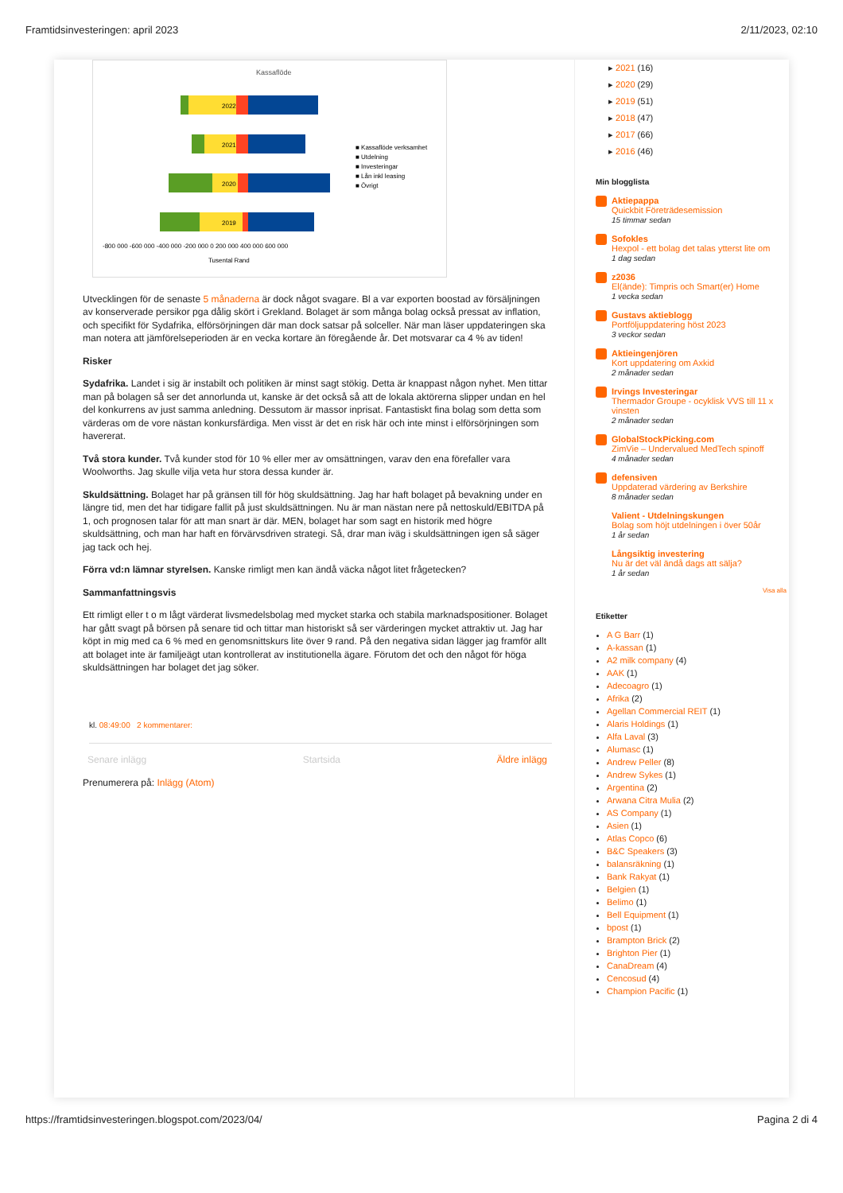Framtidsinvesteringen: april 2023 2/11/2023, 02:10
Kassaflöde
2022
2021
2020
2019
■ Kassaflöde verksamhet
■ Utdelning
■ Investeringar
■ Lån inkl leasing
■ Övrigt
-800 000 -600 000 -400 000 -200 000 0 200 000 400 000 600 000
Tusental Rand
Utvecklingen för de senaste 5 månaderna är dock något svagare. Bl a var exporten boostad av försäljningen av konserverade persikor pga dålig skört i Grekland. Bolaget är som många bolag också pressat av inflation, och specifikt för Sydafrika, elförsörjningen där man dock satsar på solceller. När man läser uppdateringen ska man notera att jämförelseperioden är en vecka kortare än föregående år. Det motsvarar ca 4 % av tiden!
Risker
Sydafrika. Landet i sig är instabilt och politiken är minst sagt stökig. Detta är knappast någon nyhet. Men tittar man på bolagen så ser det annorlunda ut, kanske är det också så att de lokala aktörerna slipper undan en hel del konkurrens av just samma anledning. Dessutom är massor inprisat. Fantastiskt fina bolag som detta som värderas om de vore nästan konkursfärdiga. Men visst är det en risk här och inte minst i elförsörjningen som havererat.
Två stora kunder. Två kunder stod för 10 % eller mer av omsättningen, varav den ena förefaller vara Woolworths. Jag skulle vilja veta hur stora dessa kunder är.
Skuldsättning. Bolaget har på gränsen till för hög skuldsättning. Jag har haft bolaget på bevakning under en längre tid, men det har tidigare fallit på just skuldsättningen. Nu är man nästan nere på nettoskuld/EBITDA på 1, och prognosen talar för att man snart är där. MEN, bolaget har som sagt en historik med högre skuldsättning, och man har haft en förvärvsdriven strategi. Så, drar man iväg i skuldsättningen igen så säger jag tack och hej.
Förra vd:n lämnar styrelsen. Kanske rimligt men kan ändå väcka något litet frågetecken?
Sammanfattningsvis
Ett rimligt eller t o m lågt värderat livsmedelsbolag med mycket starka och stabila marknadspositioner. Bolaget har gått svagt på börsen på senare tid och tittar man historiskt så ser värderingen mycket attraktiv ut. Jag har köpt in mig med ca 6 % med en genomsnittskurs lite över 9 rand. På den negativa sidan lägger jag framför allt att bolaget inte är familjeägt utan kontrollerat av institutionella ägare. Förutom det och den något för höga skuldsättningen har bolaget det jag söker.
kl. 08:49:00 2 kommentarer:
Senare inlägg Startsida Äldre inlägg
Prenumerera på: Inlägg (Atom)
▸ 2021 (16)
▸ 2020 (29)
▸ 2019 (51)
▸ 2018 (47)
▸ 2017 (66)
▸ 2016 (46)
Min blogglista
Aktiepappa
Quickbit Företrädesemission
15 timmar sedan
Sofokles
Hexpol - ett bolag det talas ytterst lite om
1 dag sedan
z2036
El(ände): Timpris och Smart(er) Home
1 vecka sedan
Gustavs aktieblogg
Portföljuppdatering höst 2023
3 veckor sedan
Aktieingenjören
Kort uppdatering om Axkid
2 månader sedan
Irvings Investeringar
Thermador Groupe - ocyklisk VVS till 11 x vinsten
2 månader sedan
GlobalStockPicking.com
ZimVie – Undervalued MedTech spinoff
4 månader sedan
defensiven
Uppdaterad värdering av Berkshire
8 månader sedan
Valient - Utdelningskungen
Bolag som höjt utdelningen i över 50år
1 år sedan
Långsiktig investering
Nu är det väl ändå dags att sälja?
1 år sedan
Visa alla
Etiketter
A G Barr (1)
A-kassan (1)
A2 milk company (4)
AAK (1)
Adecoagro (1)
Afrika (2)
Agellan Commercial REIT (1)
Alaris Holdings (1)
Alfa Laval (3)
Alumasc (1)
Andrew Peller (8)
Andrew Sykes (1)
Argentina (2)
Arwana Citra Mulia (2)
AS Company (1)
Asien (1)
Atlas Copco (6)
B&C Speakers (3)
balansräkning (1)
Bank Rakyat (1)
Belgien (1)
Belimo (1)
Bell Equipment (1)
bpost (1)
Brampton Brick (2)
Brighton Pier (1)
CanaDream (4)
Cencosud (4)
Champion Pacific (1)
https://framtidsinvesteringen.blogspot.com/2023/04/ Pagina 2 di 4